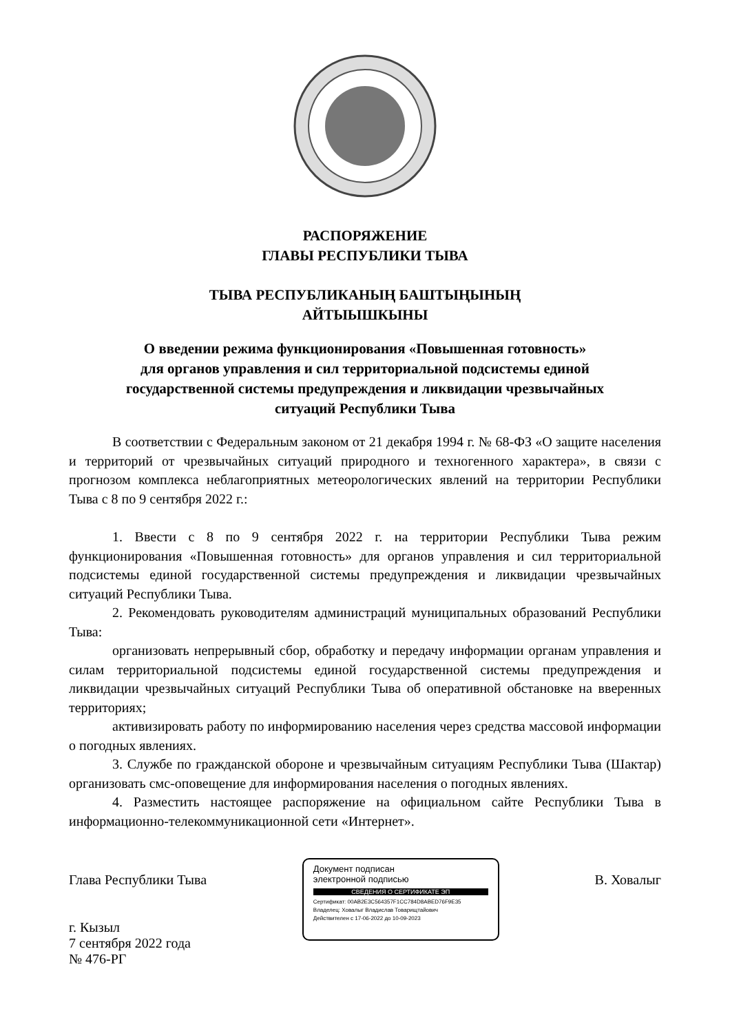РАСПОРЯЖЕНИЕ
ГЛАВЫ РЕСПУБЛИКИ ТЫВА
ТЫВА РЕСПУБЛИКАНЫҢ БАШТЫҢЫНЫҢ
АЙТЫЫШКЫНЫ
О введении режима функционирования «Повышенная готовность»
для органов управления и сил территориальной подсистемы единой
государственной системы предупреждения и ликвидации чрезвычайных
ситуаций Республики Тыва
В соответствии с Федеральным законом от 21 декабря 1994 г. № 68-ФЗ «О защите населения и территорий от чрезвычайных ситуаций природного и техногенного характера», в связи с прогнозом комплекса неблагоприятных метеорологических явлений на территории Республики Тыва с 8 по 9 сентября 2022 г.:
1. Ввести с 8 по 9 сентября 2022 г. на территории Республики Тыва режим функционирования «Повышенная готовность» для органов управления и сил территориальной подсистемы единой государственной системы предупреждения и ликвидации чрезвычайных ситуаций Республики Тыва.
2. Рекомендовать руководителям администраций муниципальных образований Республики Тыва:
организовать непрерывный сбор, обработку и передачу информации органам управления и силам территориальной подсистемы единой государственной системы предупреждения и ликвидации чрезвычайных ситуаций Республики Тыва об оперативной обстановке на вверенных территориях;
активизировать работу по информированию населения через средства массовой информации о погодных явлениях.
3. Службе по гражданской обороне и чрезвычайным ситуациям Республики Тыва (Шактар) организовать смс-оповещение для информирования населения о погодных явлениях.
4. Разместить настоящее распоряжение на официальном сайте Республики Тыва в информационно-телекоммуникационной сети «Интернет».
Глава Республики Тыва
г. Кызыл
7 сентября 2022 года
№ 476-РГ
Документ подписан
электронной подписью
СВЕДЕНИЯ О СЕРТИФИКАТЕ ЭП
Сертификат: 00AB2E3C564357F1CC784D8ABED76F9E35
Владелец: Ховалыг Владислав Товарищтайович
Действителен с 17-06-2022 до 10-09-2023
В. Ховалыг